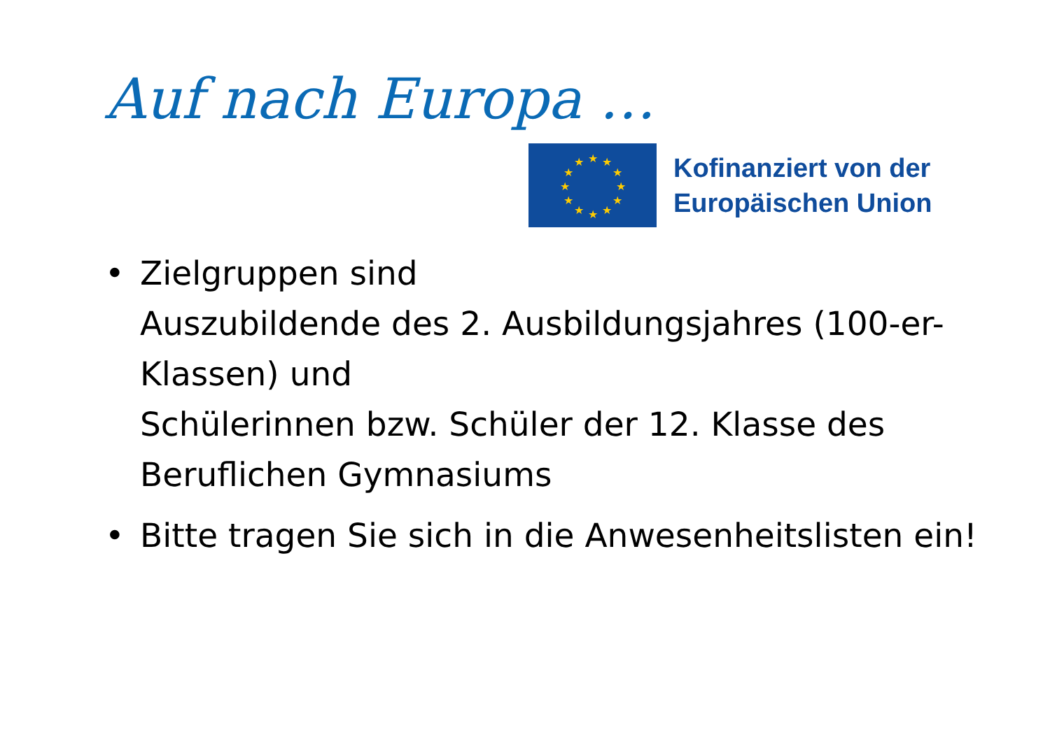Auf nach Europa …
★
★
★
★
★
★
★
★
★
★
★
★
Kofinanziert von der
Europäischen Union
• Zielgruppen sind
Auszubildende des 2. Ausbildungsjahres (100-er-Klassen) und
Schülerinnen bzw. Schüler der 12. Klasse des Beruflichen Gymnasiums
• Bitte tragen Sie sich in die Anwesenheitslisten ein!